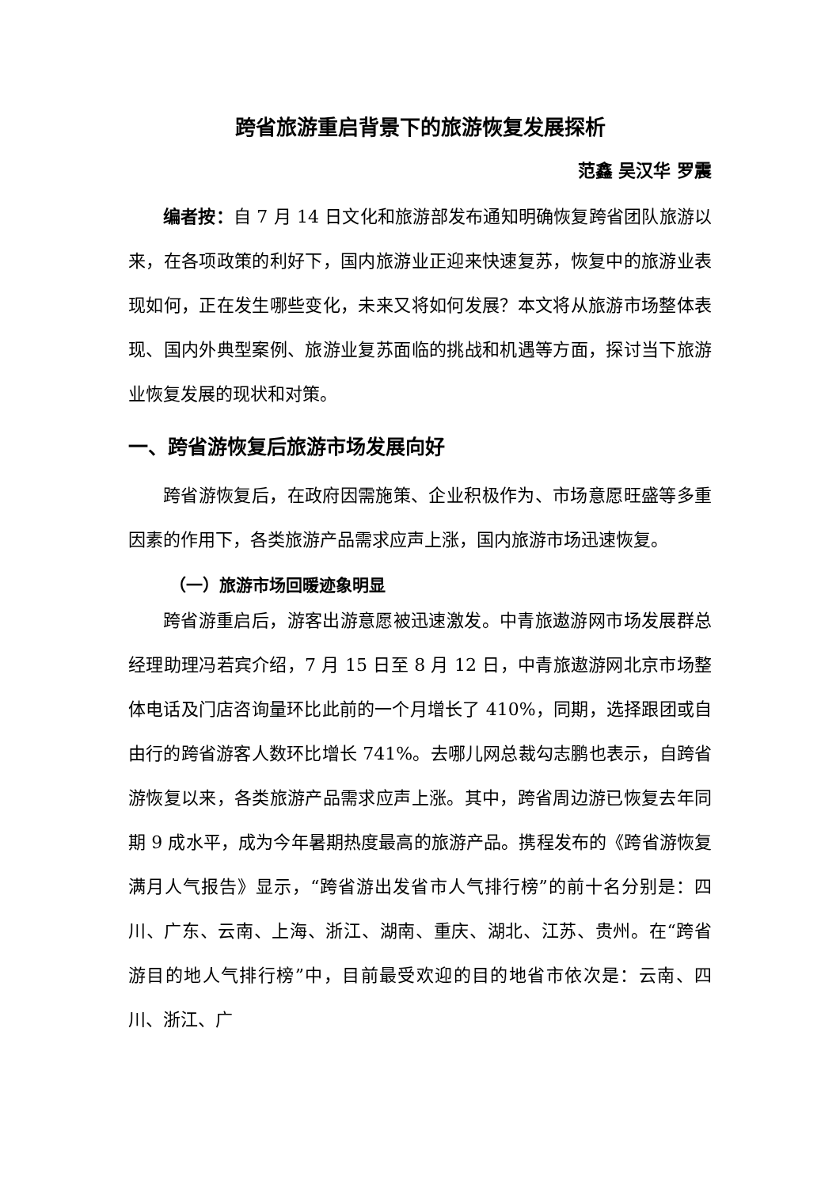跨省旅游重启背景下的旅游恢复发展探析
范鑫 吴汉华 罗震
编者按：自 7 月 14 日文化和旅游部发布通知明确恢复跨省团队旅游以来，在各项政策的利好下，国内旅游业正迎来快速复苏，恢复中的旅游业表现如何，正在发生哪些变化，未来又将如何发展？本文将从旅游市场整体表现、国内外典型案例、旅游业复苏面临的挑战和机遇等方面，探讨当下旅游业恢复发展的现状和对策。
一、跨省游恢复后旅游市场发展向好
跨省游恢复后，在政府因需施策、企业积极作为、市场意愿旺盛等多重因素的作用下，各类旅游产品需求应声上涨，国内旅游市场迅速恢复。
（一）旅游市场回暖迹象明显
跨省游重启后，游客出游意愿被迅速激发。中青旅遨游网市场发展群总经理助理冯若宾介绍，7 月 15 日至 8 月 12 日，中青旅遨游网北京市场整体电话及门店咨询量环比此前的一个月增长了 410%，同期，选择跟团或自由行的跨省游客人数环比增长 741%。去哪儿网总裁勾志鹏也表示，自跨省游恢复以来，各类旅游产品需求应声上涨。其中，跨省周边游已恢复去年同期 9 成水平，成为今年暑期热度最高的旅游产品。携程发布的《跨省游恢复满月人气报告》显示，“跨省游出发省市人气排行榜”的前十名分别是：四川、广东、云南、上海、浙江、湖南、重庆、湖北、江苏、贵州。在“跨省游目的地人气排行榜”中，目前最受欢迎的目的地省市依次是：云南、四川、浙江、广